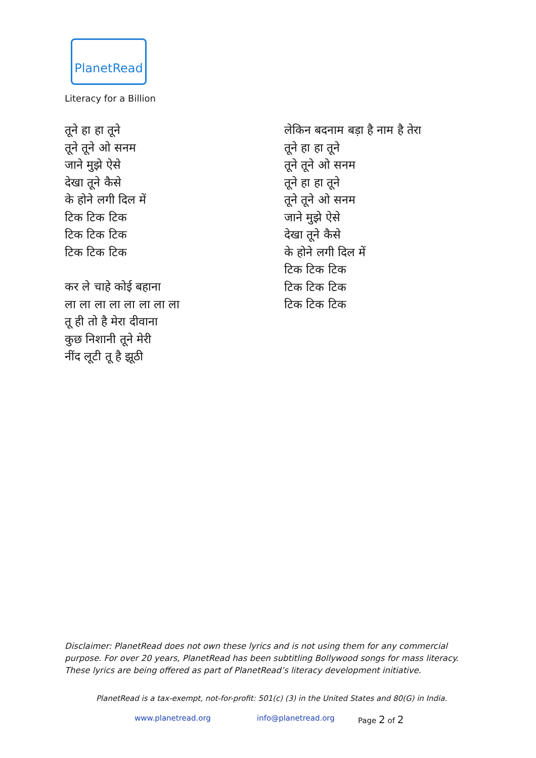PlanetRead
Literacy for a Billion
तूने हा हा तूने
तूने तूने ओ सनम
जाने मुझे ऐसे
देखा तूने कैसे
के होने लगी दिल में
टिक टिक टिक
टिक टिक टिक
टिक टिक टिक
कर ले चाहे कोई बहाना
ला ला ला ला ला ला ला ला
तू ही तो है मेरा दीवाना
कुछ निशानी तूने मेरी
नींद लूटी तू है झूठी
लेकिन बदनाम बड़ा है नाम है तेरा
तूने हा हा तूने
तूने तूने ओ सनम
तूने हा हा तूने
तूने तूने ओ सनम
जाने मुझे ऐसे
देखा तूने कैसे
के होने लगी दिल में
टिक टिक टिक
टिक टिक टिक
टिक टिक टिक
Disclaimer: PlanetRead does not own these lyrics and is not using them for any commercial purpose. For over 20 years, PlanetRead has been subtitling Bollywood songs for mass literacy. These lyrics are being offered as part of PlanetRead’s literacy development initiative.
PlanetRead is a tax-exempt, not-for-profit: 501(c) (3) in the United States and 80(G) in India.
www.planetread.org info@planetread.org Page 2 of 2